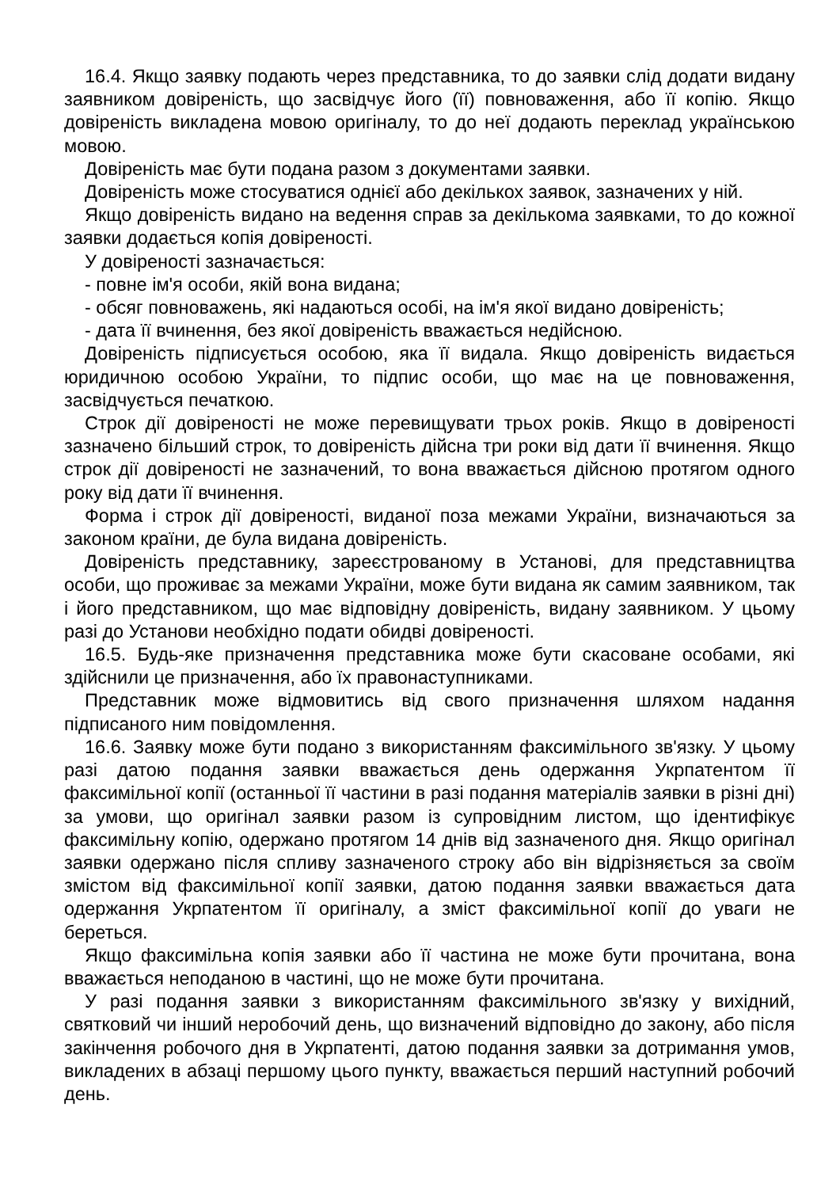16.4. Якщо заявку подають через представника, то до заявки слід додати видану заявником довіреність, що засвідчує його (її) повноваження, або її копію. Якщо довіреність викладена мовою оригіналу, то до неї додають переклад українською мовою.
Довіреність має бути подана разом з документами заявки.
Довіреність може стосуватися однієї або декількох заявок, зазначених у ній.
Якщо довіреність видано на ведення справ за декількома заявками, то до кожної заявки додається копія довіреності.
У довіреності зазначається:
- повне ім'я особи, якій вона видана;
- обсяг повноважень, які надаються особі, на ім'я якої видано довіреність;
- дата її вчинення, без якої довіреність вважається недійсною.
Довіреність підписується особою, яка її видала. Якщо довіреність видається юридичною особою України, то підпис особи, що має на це повноваження, засвідчується печаткою.
Строк дії довіреності не може перевищувати трьох років. Якщо в довіреності зазначено більший строк, то довіреність дійсна три роки від дати її вчинення. Якщо строк дії довіреності не зазначений, то вона вважається дійсною протягом одного року від дати її вчинення.
Форма і строк дії довіреності, виданої поза межами України, визначаються за законом країни, де була видана довіреність.
Довіреність представнику, зареєстрованому в Установі, для представництва особи, що проживає за межами України, може бути видана як самим заявником, так і його представником, що має відповідну довіреність, видану заявником. У цьому разі до Установи необхідно подати обидві довіреності.
16.5. Будь-яке призначення представника може бути скасоване особами, які здійснили це призначення, або їх правонаступниками.
Представник може відмовитись від свого призначення шляхом надання підписаного ним повідомлення.
16.6. Заявку може бути подано з використанням факсимільного зв'язку. У цьому разі датою подання заявки вважається день одержання Укрпатентом її факсимільної копії (останньої її частини в разі подання матеріалів заявки в різні дні) за умови, що оригінал заявки разом із супровідним листом, що ідентифікує факсимільну копію, одержано протягом 14 днів від зазначеного дня. Якщо оригінал заявки одержано після спливу зазначеного строку або він відрізняється за своїм змістом від факсимільної копії заявки, датою подання заявки вважається дата одержання Укрпатентом її оригіналу, а зміст факсимільної копії до уваги не береться.
Якщо факсимільна копія заявки або її частина не може бути прочитана, вона вважається неподаною в частині, що не може бути прочитана.
У разі подання заявки з використанням факсимільного зв'язку у вихідний, святковий чи інший неробочий день, що визначений відповідно до закону, або після закінчення робочого дня в Укрпатенті, датою подання заявки за дотримання умов, викладених в абзаці першому цього пункту, вважається перший наступний робочий день.